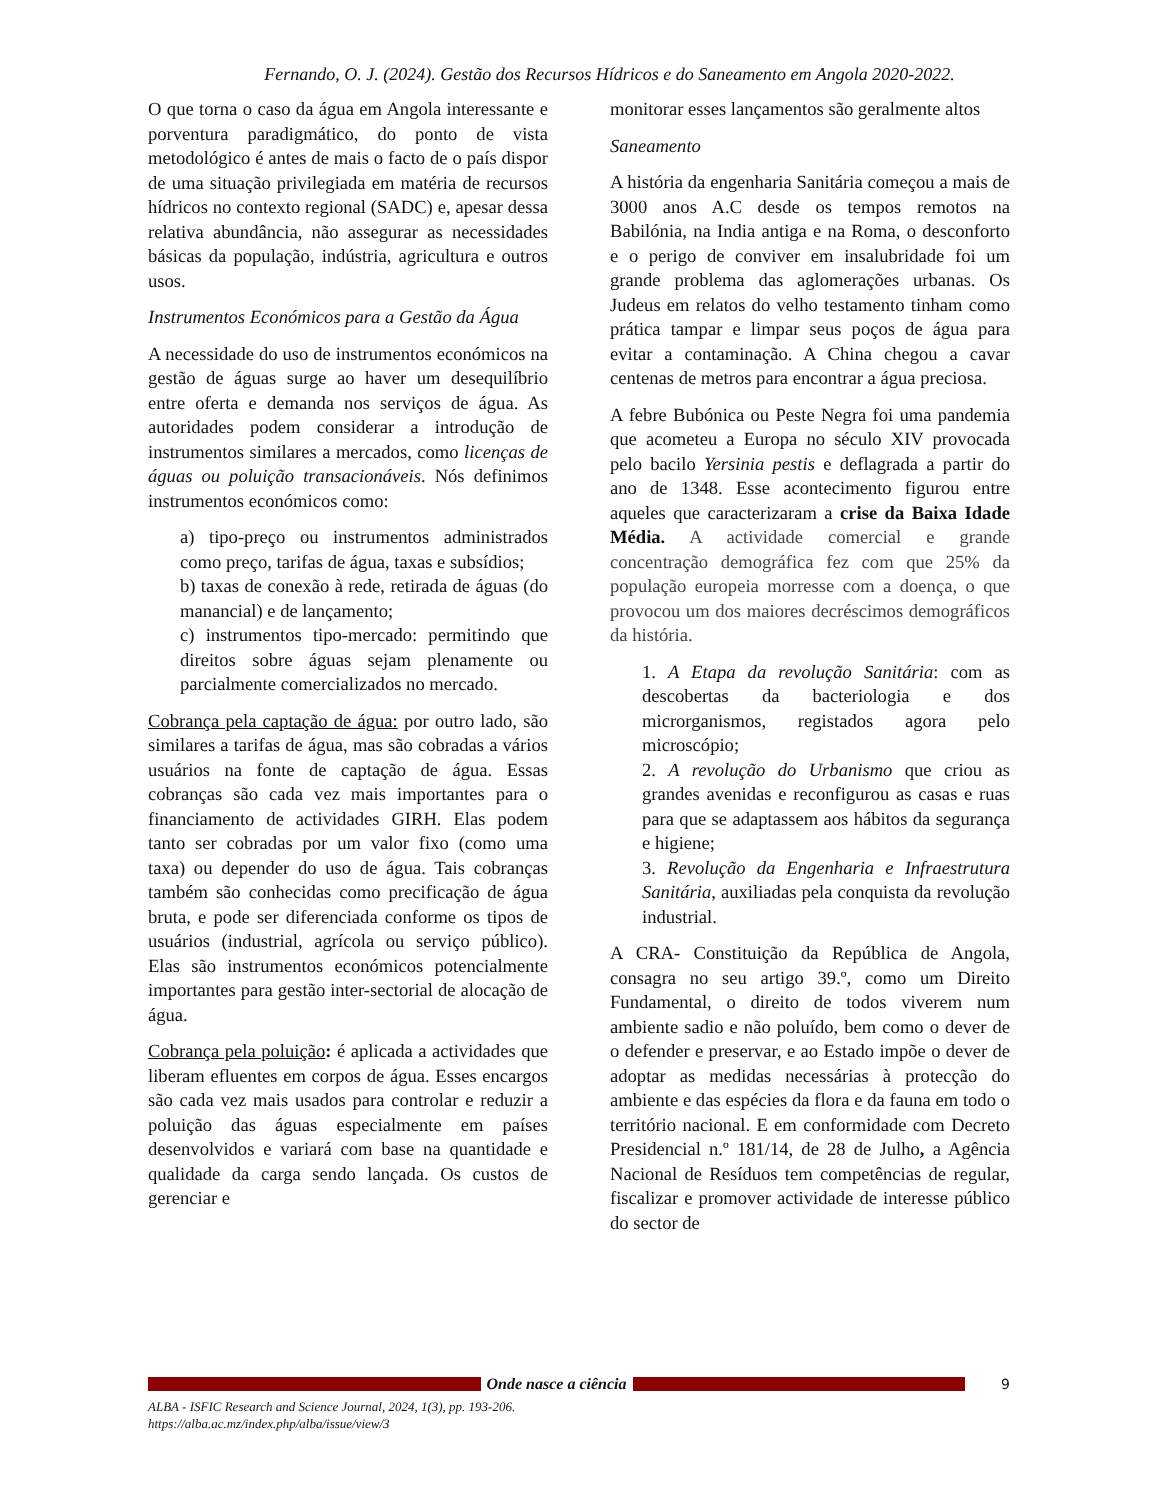Fernando, O. J. (2024). Gestão dos Recursos Hídricos e do Saneamento em Angola 2020-2022.
O que torna o caso da água em Angola interessante e porventura paradigmático, do ponto de vista metodológico é antes de mais o facto de o país dispor de uma situação privilegiada em matéria de recursos hídricos no contexto regional (SADC) e, apesar dessa relativa abundância, não assegurar as necessidades básicas da população, indústria, agricultura e outros usos.
Instrumentos Económicos para a Gestão da Água
A necessidade do uso de instrumentos económicos na gestão de águas surge ao haver um desequilíbrio entre oferta e demanda nos serviços de água. As autoridades podem considerar a introdução de instrumentos similares a mercados, como licenças de águas ou poluição transacionáveis. Nós definimos instrumentos económicos como:
a) tipo-preço ou instrumentos administrados como preço, tarifas de água, taxas e subsídios;
b) taxas de conexão à rede, retirada de águas (do manancial) e de lançamento;
c) instrumentos tipo-mercado: permitindo que direitos sobre águas sejam plenamente ou parcialmente comercializados no mercado.
Cobrança pela captação de água: por outro lado, são similares a tarifas de água, mas são cobradas a vários usuários na fonte de captação de água. Essas cobranças são cada vez mais importantes para o financiamento de actividades GIRH. Elas podem tanto ser cobradas por um valor fixo (como uma taxa) ou depender do uso de água. Tais cobranças também são conhecidas como precificação de água bruta, e pode ser diferenciada conforme os tipos de usuários (industrial, agrícola ou serviço público). Elas são instrumentos económicos potencialmente importantes para gestão inter-sectorial de alocação de água.
Cobrança pela poluição: é aplicada a actividades que liberam efluentes em corpos de água. Esses encargos são cada vez mais usados para controlar e reduzir a poluição das águas especialmente em países desenvolvidos e variará com base na quantidade e qualidade da carga sendo lançada. Os custos de gerenciar e
monitorar esses lançamentos são geralmente altos
Saneamento
A história da engenharia Sanitária começou a mais de 3000 anos A.C desde os tempos remotos na Babilónia, na India antiga e na Roma, o desconforto e o perigo de conviver em insalubridade foi um grande problema das aglomerações urbanas. Os Judeus em relatos do velho testamento tinham como prática tampar e limpar seus poços de água para evitar a contaminação. A China chegou a cavar centenas de metros para encontrar a água preciosa.
A febre Bubónica ou Peste Negra foi uma pandemia que acometeu a Europa no século XIV provocada pelo bacilo Yersinia pestis e deflagrada a partir do ano de 1348. Esse acontecimento figurou entre aqueles que caracterizaram a crise da Baixa Idade Média. A actividade comercial e grande concentração demográfica fez com que 25% da população europeia morresse com a doença, o que provocou um dos maiores decréscimos demográficos da história.
1. A Etapa da revolução Sanitária: com as descobertas da bacteriologia e dos microrganismos, registados agora pelo microscópio;
2. A revolução do Urbanismo que criou as grandes avenidas e reconfigurou as casas e ruas para que se adaptassem aos hábitos da segurança e higiene;
3. Revolução da Engenharia e Infraestrutura Sanitária, auxiliadas pela conquista da revolução industrial.
A CRA- Constituição da República de Angola, consagra no seu artigo 39.º, como um Direito Fundamental, o direito de todos viverem num ambiente sadio e não poluído, bem como o dever de o defender e preservar, e ao Estado impõe o dever de adoptar as medidas necessárias à protecção do ambiente e das espécies da flora e da fauna em todo o território nacional. E em conformidade com Decreto Presidencial n.º 181/14, de 28 de Julho, a Agência Nacional de Resíduos tem competências de regular, fiscalizar e promover actividade de interesse público do sector de
Onde nasce a ciência 9
ALBA - ISFIC Research and Science Journal, 2024, 1(3), pp. 193-206.
https://alba.ac.mz/index.php/alba/issue/view/3